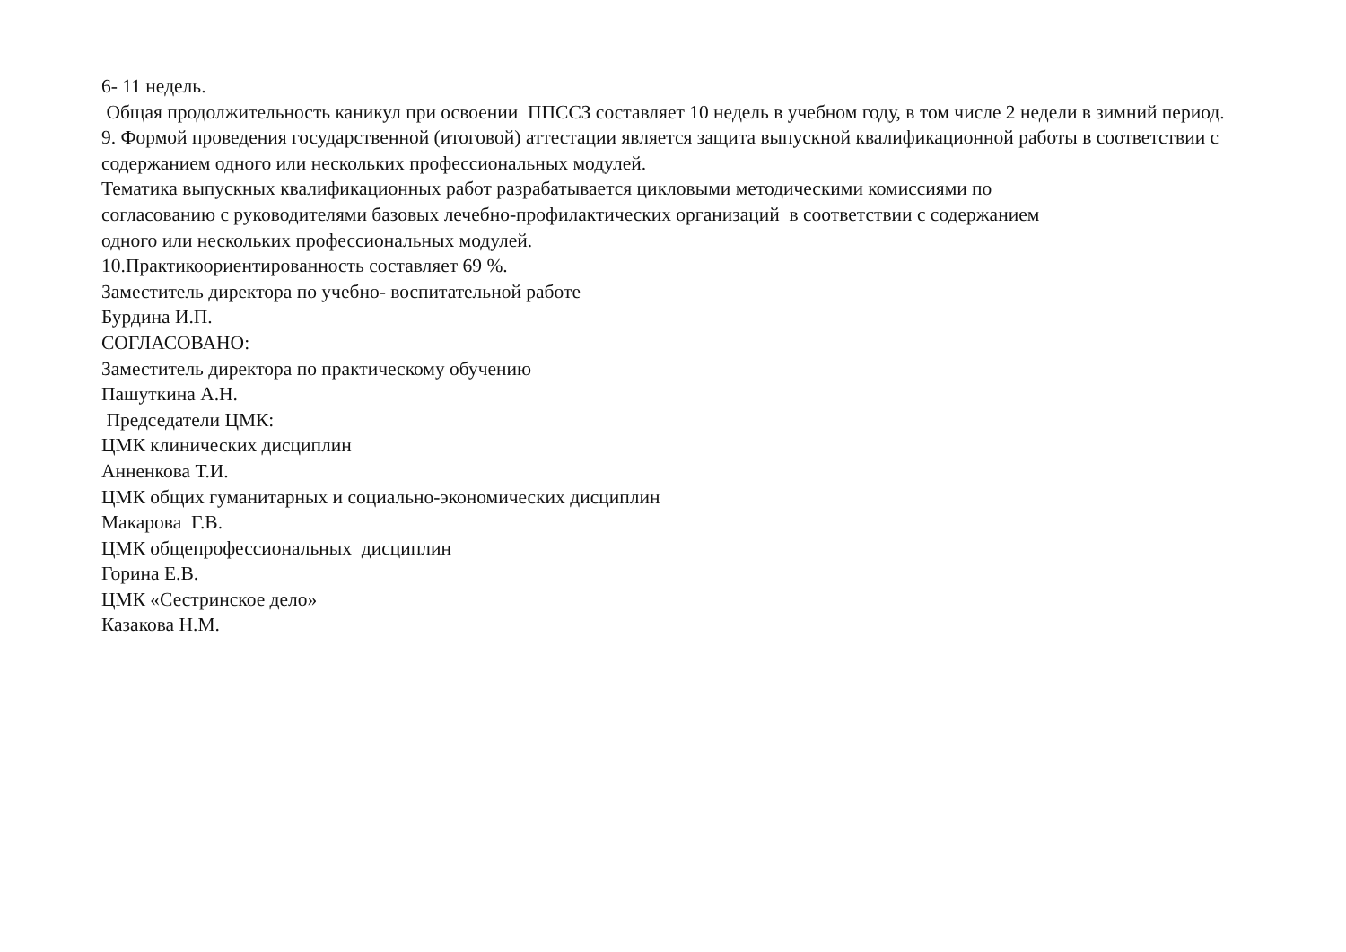6- 11 недель.
Общая продолжительность каникул при освоении ППССЗ составляет 10 недель в учебном году, в том числе 2 недели в зимний период.
9. Формой проведения государственной (итоговой) аттестации является защита выпускной квалификационной работы в соответствии с содержанием одного или нескольких профессиональных модулей.
Тематика выпускных квалификационных работ разрабатывается цикловыми методическими комиссиями по
согласованию с руководителями базовых лечебно-профилактических организаций в соответствии с содержанием
одного или нескольких профессиональных модулей.
10.Практикоориентированность составляет 69 %.
Заместитель директора по учебно- воспитательной работе
Бурдина И.П.
СОГЛАСОВАНО:
Заместитель директора по практическому обучению
Пашуткина А.Н.
Председатели ЦМК:
ЦМК клинических дисциплин
Анненкова Т.И.
ЦМК общих гуманитарных и социально-экономических дисциплин
Макарова Г.В.
ЦМК общепрофессиональных дисциплин
Горина Е.В.
ЦМК «Сестринское дело»
Казакова Н.М.